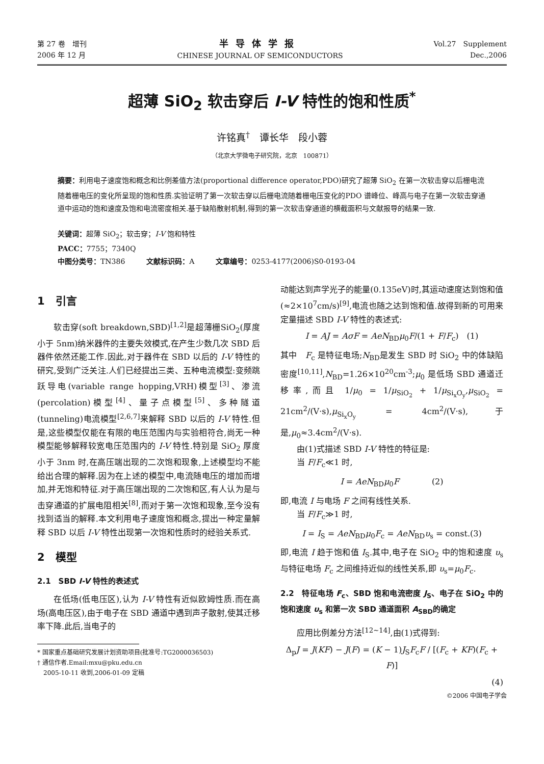第 27 卷　增刊
2006 年 12 月
半导体学报
CHINESE JOURNAL OF SEMICONDUCTORS
Vol.27　Supplement
Dec.,2006
超薄 SiO<sub>2</sub> 软击穿后 I-V 特性的饱和性质<sup>*</sup>
许铭真<sup>†</sup>　谭长华　段小蓉
（北京大学微电子研究院，北京　100871）
摘要：利用电子速度饱和概念和比例差值方法(proportional difference operator,PDO)研究了超薄 SiO<sub>2</sub> 在第一次软击穿以后栅电流随着栅电压的变化所呈现的饱和性质.实验证明了第一次软击穿以后栅电流随着栅电压变化的PDO 谱峰位、峰高与电子在第一次软击穿通道中运动的饱和速度及饱和电流密度相关.基于缺陷散射机制,得到的第一次软击穿通道的横截面积与文献报导的结果一致.
关键词：超薄 SiO<sub>2</sub>；软击穿；I-V 饱和特性
PACC：7755；7340Q
中图分类号：TN386　　　文献标识码：A　　　文章编号：0253-4177(2006)S0-0193-04
1　引言
软击穿(soft breakdown,SBD)<sup>[1,2]</sup>是超薄栅SiO<sub>2</sub>(厚度小于 5nm)纳米器件的主要失效模式,在产生少数几次 SBD 后器件依然还能工作.因此,对于器件在 SBD 以后的 I-V 特性的研究,受到广泛关注.人们已经提出三类、五种电流模型:变频跳跃导电(variable range hopping,VRH)模型<sup>[3]</sup>、渗流(percolation)模型<sup>[4]</sup>、量子点模型<sup>[5]</sup>、多种隧道(tunneling)电流模型<sup>[2,6,7]</sup>来解释 SBD 以后的 I-V 特性.但是,这些模型仅能在有限的电压范围内与实验相符合,尚无一种模型能够解释较宽电压范围内的 I-V 特性.特别是 SiO<sub>2</sub> 厚度小于 3nm 时,在高压端出现的二次饱和现象,上述模型均不能给出合理的解释.因为在上述的模型中,电流随电压的增加而增加,并无饱和特征.对于高压端出现的二次饱和区,有人认为是与击穿通道的扩展电阻相关<sup>[8]</sup>,而对于第一次饱和现象,至今没有找到适当的解释.本文利用电子速度饱和概念,提出一种定量解释 SBD 以后 I-V 特性出现第一次饱和性质时的经验关系式.
2　模型
2.1　SBD I-V 特性的表述式
在低场(低电压区),认为 I-V 特性有近似欧姆性质.而在高场(高电压区),由于电子在 SBD 通道中遇到声子散射,使其迁移率下降.此后,当电子的
* 国家重点基础研究发展计划资助项目(批准号:TG2000036503)
† 通信作者.Email:mxu@pku.edu.cn
　2005-10-11 收到,2006-01-09 定稿
动能达到声学光子的能量(0.135eV)时,其运动速度达到饱和值(≈2×10<sup>7</sup>cm/s)<sup>[9]</sup>,电流也随之达到饱和值.故得到新的可用来定量描述 SBD I-V 特性的表述式:
I = AJ = AσF = AeN<sub>BD</sub>μ<sub>0</sub>F/(1 + F/F<sub>c</sub>)　(1)
其中　F<sub>c</sub> 是特征电场;N<sub>BD</sub>是发生 SBD 时 SiO<sub>2</sub> 中的体缺陷密度<sup>[10,11]</sup>,N<sub>BD</sub>=1.26×10<sup>20</sup>cm<sup>-3</sup>;μ<sub>0</sub> 是低场 SBD 通道迁移率,而且 1/μ<sub>0</sub> = 1/μ<sub>SiO<sub>2</sub></sub> + 1/μ<sub>Si<sub>x</sub>O<sub>y</sub></sub>,μ<sub>SiO<sub>2</sub></sub> = 21cm<sup>2</sup>/(V·s),μ<sub>Si<sub>x</sub>O<sub>y</sub></sub> = 4cm<sup>2</sup>/(V·s),于是,μ<sub>0</sub>≈3.4cm<sup>2</sup>/(V·s).
由(1)式描述 SBD I-V 特性的特征是:
当 F/F<sub>c</sub>≪1 时,
I = AeN<sub>BD</sub>μ<sub>0</sub>F　　　　(2)
即,电流 I 与电场 F 之间有线性关系.
当 F/F<sub>c</sub>≫1 时,
I = I<sub>S</sub> = AeN<sub>BD</sub>μ<sub>0</sub>F<sub>c</sub> = AeN<sub>BD</sub>υ<sub>s</sub> = const.(3)
即,电流 I 趋于饱和值 I<sub>S</sub>.其中,电子在 SiO<sub>2</sub> 中的饱和速度 υ<sub>s</sub> 与特征电场 F<sub>c</sub> 之间维持近似的线性关系,即 υ<sub>s</sub>=μ<sub>0</sub>F<sub>c</sub>.
2.2　特征电场 F<sub>c</sub>、SBD 饱和电流密度 J<sub>S</sub>、电子在 SiO<sub>2</sub> 中的饱和速度 υ<sub>s</sub> 和第一次 SBD 通道面积 A<sub>SBD</sub>的确定
应用比例差分方法<sup>[12~14]</sup>,由(1)式得到:
Δ<sub>p</sub>J = J(KF) − J(F) = (K − 1)J<sub>S</sub>F<sub>c</sub>F / [(F<sub>c</sub> + KF)(F<sub>c</sub> + F)]
(4)
©2006 中国电子学会